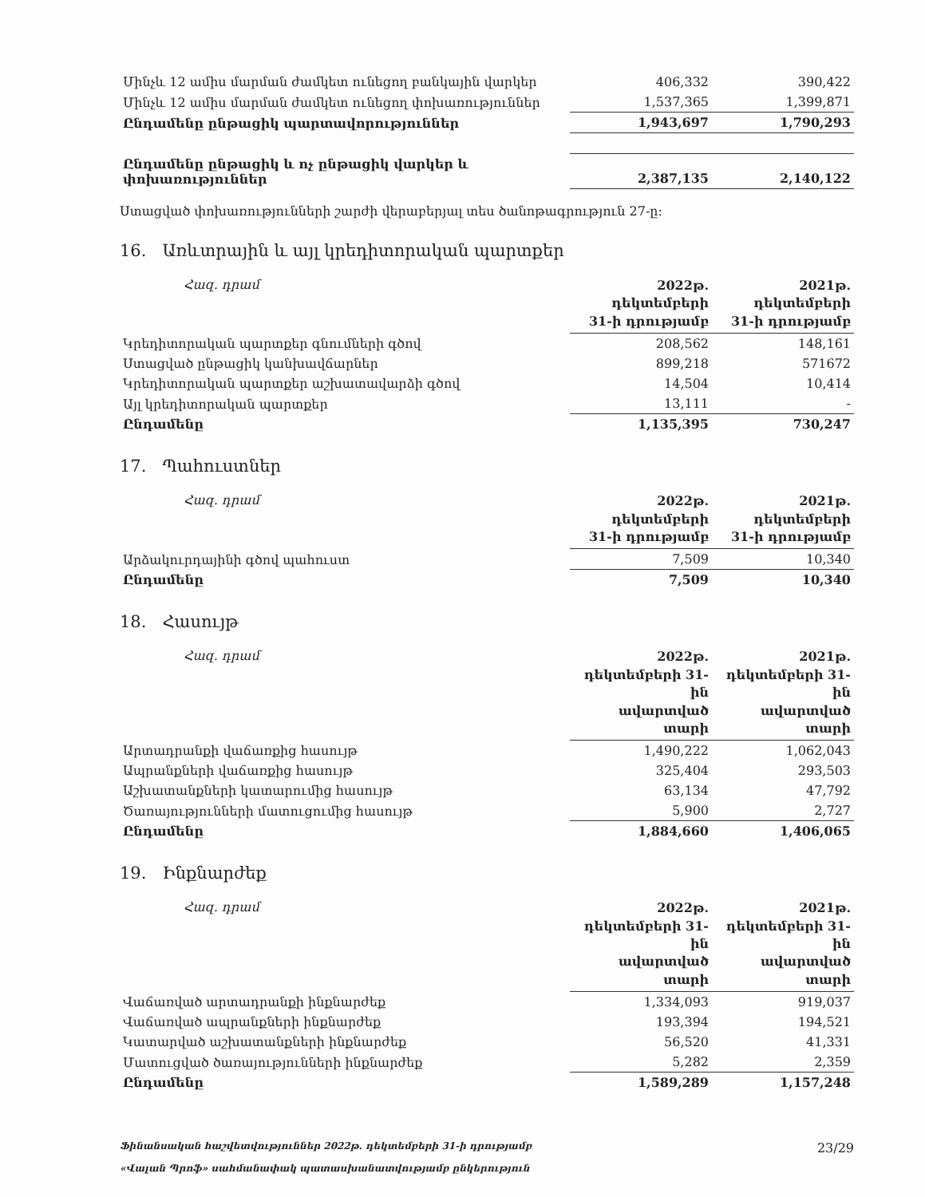| Մինչև 12 ամիս մարման ժամկետ ունեցող բանկային վարկեր | 406,332 | 390,422 |
| Մինչև 12 ամիս մարման ժամկետ ունեցող փոխառություններ | 1,537,365 | 1,399,871 |
| Ընդամենը ընթացիկ պարտավորություններ | 1,943,697 | 1,790,293 |
| Ընդամենը ընթացիկ և ոչ ընթացիկ վարկեր և փոխառություններ | 2,387,135 | 2,140,122 |
Ստացված փոխառությունների շարժի վերաբերյալ տես ծանոթագրություն 27-ը:
16. Առևտրային և այլ կրեդիտորական պարտքեր
| Հազ. դրամ | 2022թ. դեկտեմբերի 31-ի դրությամբ | 2021թ. դեկտեմբերի 31-ի դրությամբ |
| --- | --- | --- |
| Կրեդիտորական պարտքեր գնումների գծով | 208,562 | 148,161 |
| Ստացված ընթացիկ կանխավճարներ | 899,218 | 571672 |
| Կրեդիտորական պարտքեր աշխատավարձի գծով | 14,504 | 10,414 |
| Այլ կրեդիտորական պարտքեր | 13,111 | - |
| Ընդամենը | 1,135,395 | 730,247 |
17. Պահուստներ
| Հազ. դրամ | 2022թ. դեկտեմբերի 31-ի դրությամբ | 2021թ. դեկտեմբերի 31-ի դրությամբ |
| --- | --- | --- |
| Արձակուրդայինի գծով պահուստ | 7,509 | 10,340 |
| Ընդամենը | 7,509 | 10,340 |
18. Հասույթ
| Հազ. դրամ | 2022թ. դեկտեմբերի 31-ին ավարտված տարի | 2021թ. դեկտեմբերի 31-ին ավարտված տարի |
| --- | --- | --- |
| Արտադրանքի վաճառքից հասույթ | 1,490,222 | 1,062,043 |
| Ապրանքների վաճառքից հասույթ | 325,404 | 293,503 |
| Աշխատանքների կատարումից հասույթ | 63,134 | 47,792 |
| Ծառայությունների մատուցումից հասույթ | 5,900 | 2,727 |
| Ընդամենը | 1,884,660 | 1,406,065 |
19. Ինքնարժեք
| Հազ. դրամ | 2022թ. դեկտեմբերի 31-ին ավարտված տարի | 2021թ. դեկտեմբերի 31-ին ավարտված տարի |
| --- | --- | --- |
| Վաճառված արտադրանքի ինքնարժեք | 1,334,093 | 919,037 |
| Վաճառված ապրանքների ինքնարժեք | 193,394 | 194,521 |
| Կատարված աշխատանքների ինքնարժեք | 56,520 | 41,331 |
| Մատուցված ծառայությունների ինքնարժեք | 5,282 | 2,359 |
| Ընդամենը | 1,589,289 | 1,157,248 |
Ֆինանսական հաշվետվություններ 2022թ. դեկտեմբերի 31-ի դրությամբ
«Վալան Պրոֆ» սահմանափակ պատասխանատվությամբ ընկերություն
23/29